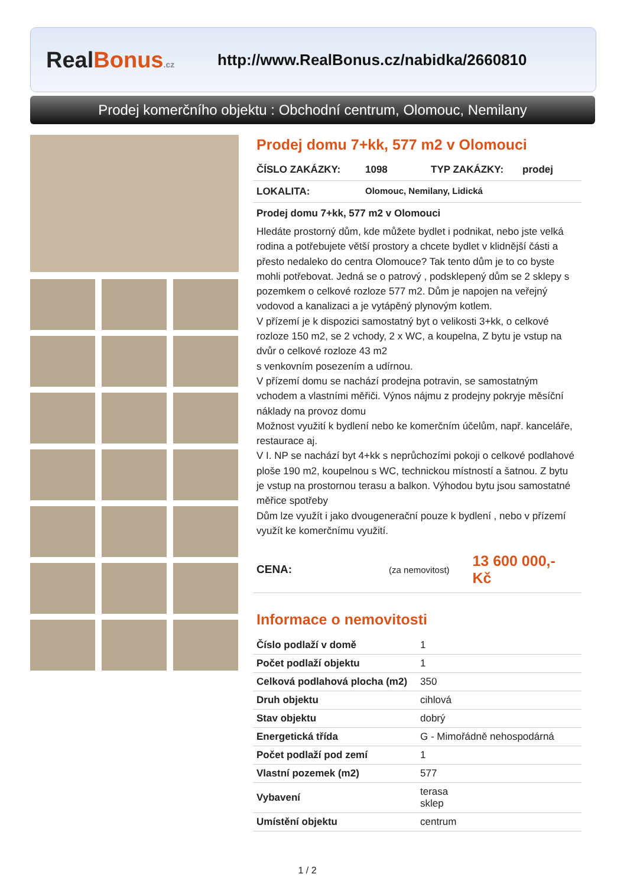RealBonus.cz
http://www.RealBonus.cz/nabidka/2660810
Prodej komerčního objektu : Obchodní centrum, Olomouc, Nemilany
Prodej domu 7+kk, 577 m2 v Olomouci
ČÍSLO ZAKÁZKY: 1098 TYP ZAKÁZKY: prodej
LOKALITA: Olomouc, Nemilany, Lidická
Prodej domu 7+kk, 577 m2 v Olomouci
Hledáte prostorný dům, kde můžete bydlet i podnikat, nebo jste velká rodina a potřebujete větší prostory a chcete bydlet v klidnější části a přesto nedaleko do centra Olomouce? Tak tento dům je to co byste mohli potřebovat. Jedná se o patrový , podsklepený dům se 2 sklepy s pozemkem o celkové rozloze 577 m2. Dům je napojen na veřejný vodovod a kanalizaci a je vytápěný plynovým kotlem.
V přízemí je k dispozici samostatný byt o velikosti 3+kk, o celkové rozloze 150 m2, se 2 vchody, 2 x WC, a koupelna, Z bytu je vstup na dvůr o celkové rozloze 43 m2
s venkovním posezením a udírnou.
V přízemí domu se nachází prodejna potravin, se samostatným vchodem a vlastními měřiči. Výnos nájmu z prodejny pokryje měsíční náklady na provoz domu
Možnost využití k bydlení nebo ke komerčním účelům, např. kanceláře, restaurace aj.
V I. NP se nachází byt 4+kk s neprůchozími pokoji o celkové podlahové ploše 190 m2, koupelnou s WC, technickou místností a šatnou. Z bytu je vstup na prostornou terasu a balkon. Výhodou bytu jsou samostatné měřice spotřeby
Dům lze využít i jako dvougenerační pouze k bydlení , nebo v přízemí využít ke komerčnímu využití.
CENA: (za nemovitost) 13 600 000,- Kč
Informace o nemovitosti
| Číslo podlaží v domě | 1 |
| Počet podlaží objektu | 1 |
| Celková podlahová plocha (m2) | 350 |
| Druh objektu | cihlová |
| Stav objektu | dobrý |
| Energetická třída | G - Mimořádně nehospodárná |
| Počet podlaží pod zemí | 1 |
| Vlastní pozemek (m2) | 577 |
| Vybavení | terasa sklep |
| Umístění objektu | centrum |
1 / 2